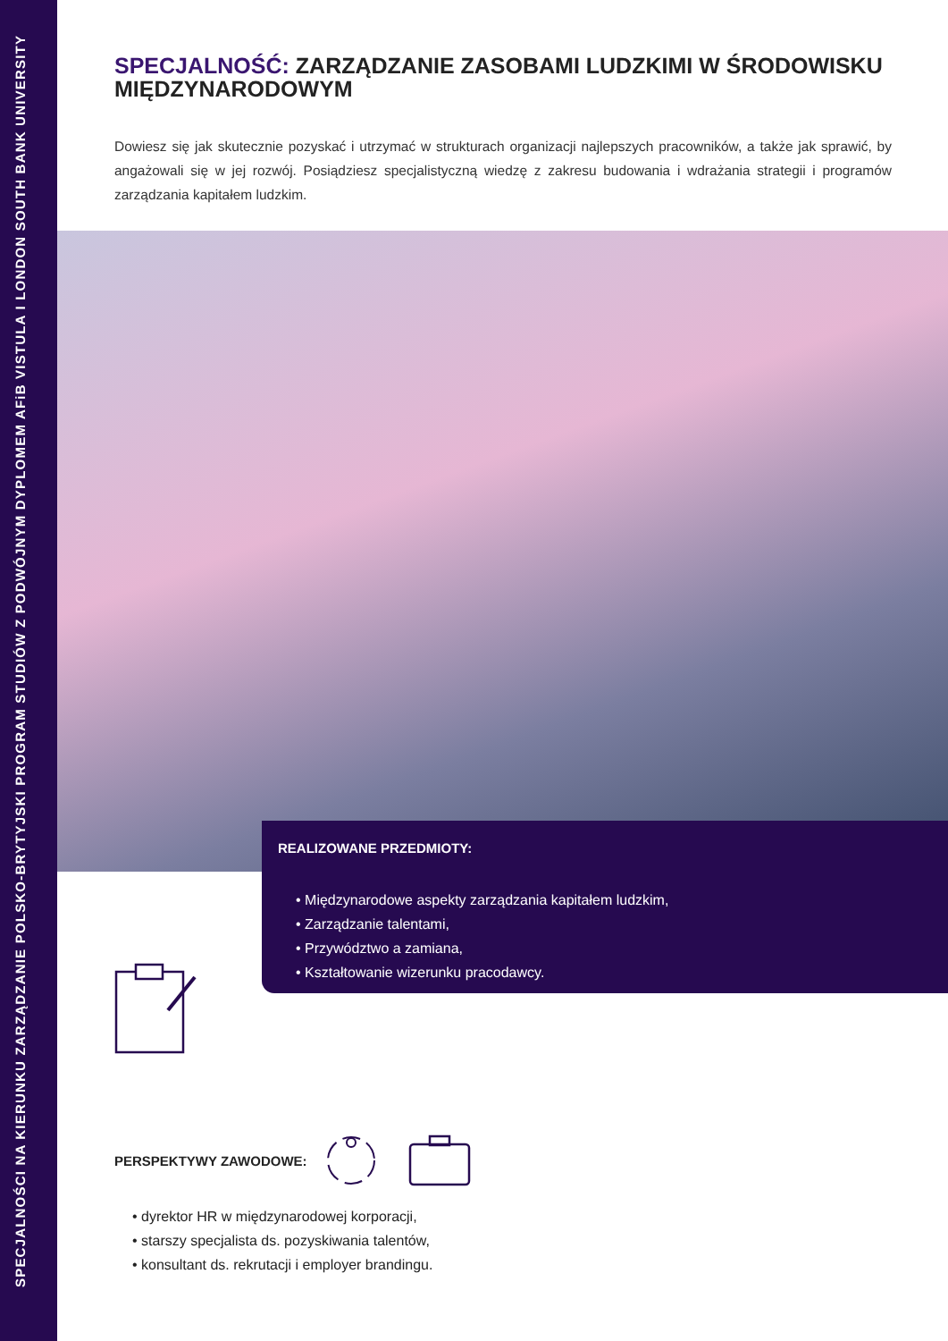SPECJALNOŚCI NA KIERUNKU ZARZĄDZANIE POLSKO-BRYTYJSKI PROGRAM STUDIÓW Z PODWÓJNYM DYPLOMEM AFiB VISTULA I LONDON SOUTH BANK UNIVERSITY
SPECJALNOŚĆ: ZARZĄDZANIE ZASOBAMI LUDZKIMI W ŚRODOWISKU MIĘDZYNARODOWYM
Dowiesz się jak skutecznie pozyskać i utrzymać w strukturach organizacji najlepszych pracowników, a także jak sprawić, by angażowali się w jej rozwój. Posiądziesz specjalistyczną wiedzę z zakresu budowania i wdrażania strategii i programów zarządzania kapitałem ludzkim.
REALIZOWANE PRZEDMIOTY:
• Międzynarodowe aspekty zarządzania kapitałem ludzkim,
• Zarządzanie talentami,
• Przywództwo a zamiana,
• Kształtowanie wizerunku pracodawcy.
PERSPEKTYWY ZAWODOWE:
• dyrektor HR w międzynarodowej korporacji,
• starszy specjalista ds. pozyskiwania talentów,
• konsultant ds. rekrutacji i employer brandingu.